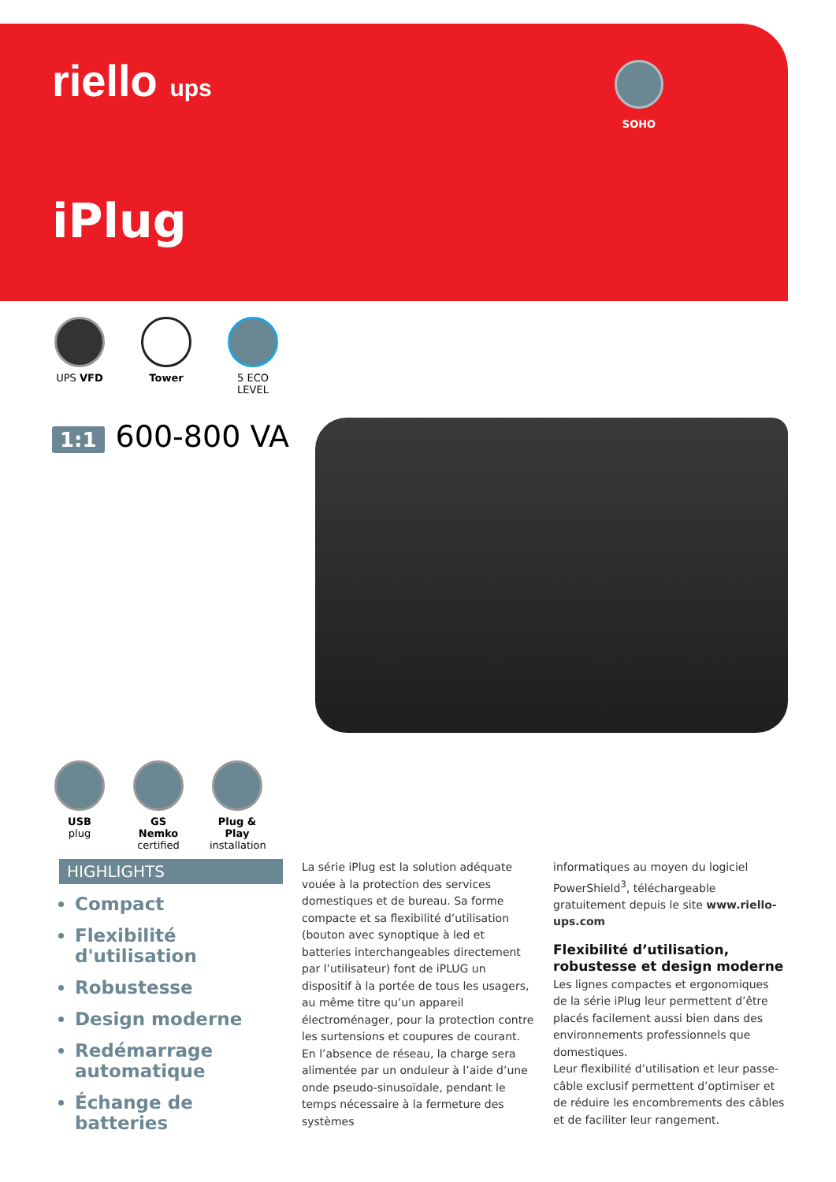riello ups
SOHO
iPlug
UPS VFD Tower 5 ECO LEVEL
1:1 600-800 VA
USB
plug
GS Nemko
certified
Plug & Play
installation
HIGHLIGHTS
Compact
Flexibilité d'utilisation
Robustesse
Design moderne
Redémarrage automatique
Échange de batteries
La série iPlug est la solution adéquate vouée à la protection des services domestiques et de bureau. Sa forme compacte et sa flexibilité d’utilisation (bouton avec synoptique à led et batteries interchangeables directement par l’utilisateur) font de iPLUG un dispositif à la portée de tous les usagers, au même titre qu’un appareil électroménager, pour la protection contre les surtensions et coupures de courant.
En l’absence de réseau, la charge sera alimentée par un onduleur à l’aide d’une onde pseudo-sinusoïdale, pendant le temps nécessaire à la fermeture des systèmes
informatiques au moyen du logiciel PowerShield<sup>3</sup>, téléchargeable gratuitement depuis le site www.riello-ups.com
Flexibilité d’utilisation, robustesse et design moderne
Les lignes compactes et ergonomiques de la série iPlug leur permettent d’être placés facilement aussi bien dans des environnements professionnels que domestiques.
Leur flexibilité d’utilisation et leur passe-câble exclusif permettent d’optimiser et de réduire les encombrements des câbles et de faciliter leur rangement.